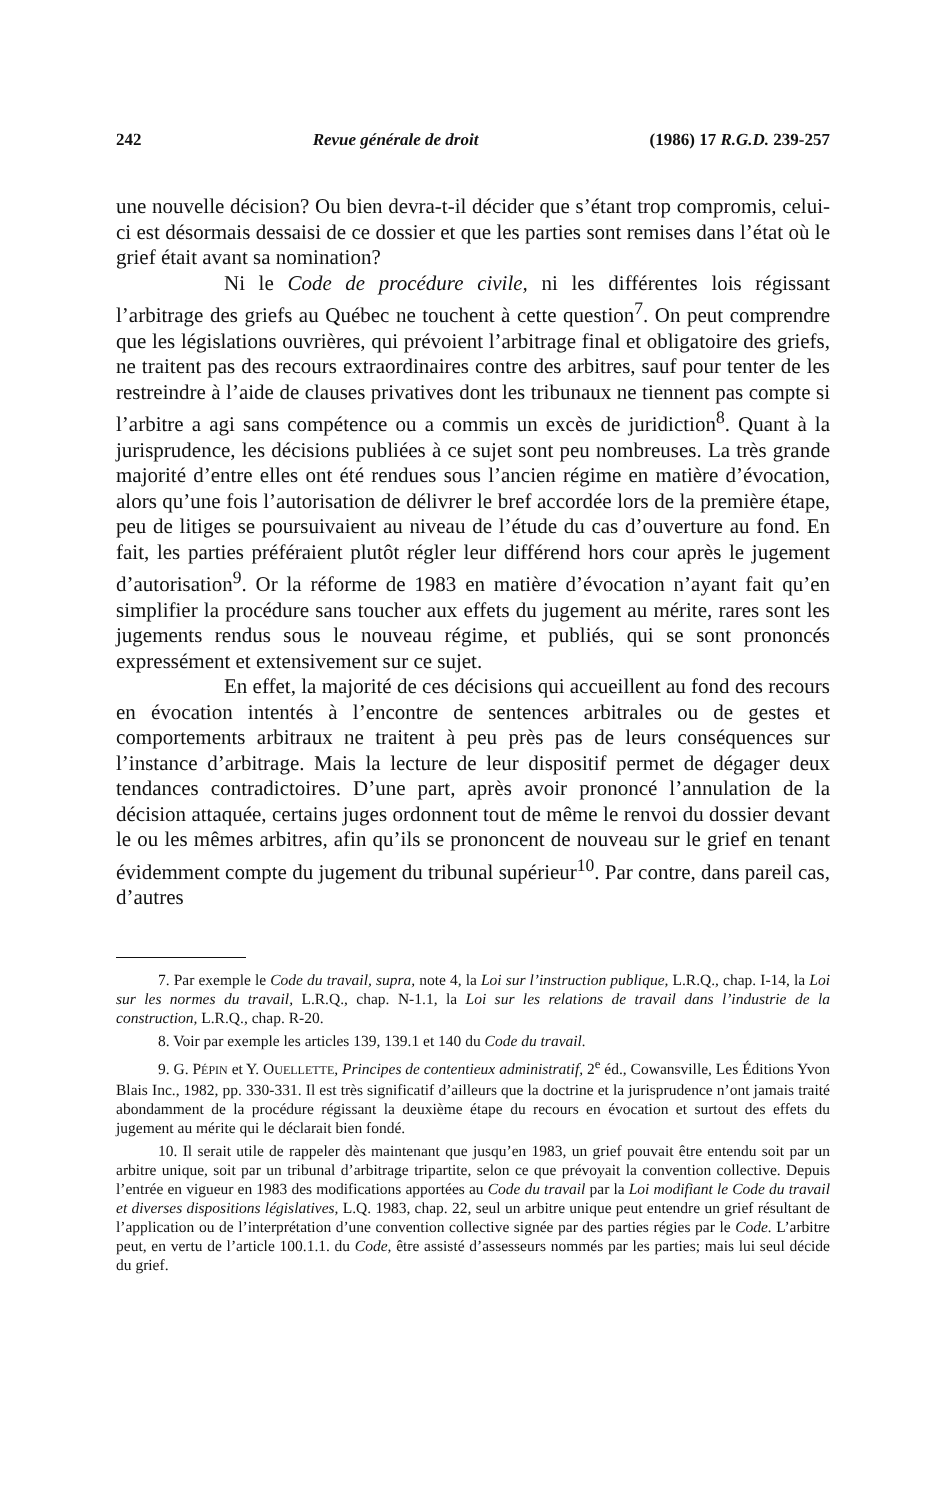242 Revue générale de droit (1986) 17 R.G.D. 239-257
une nouvelle décision? Ou bien devra-t-il décider que s’étant trop compromis, celui-ci est désormais dessaisi de ce dossier et que les parties sont remises dans l’état où le grief était avant sa nomination?
Ni le Code de procédure civile, ni les différentes lois régissant l’arbitrage des griefs au Québec ne touchent à cette question<sup>7</sup>. On peut comprendre que les législations ouvrières, qui prévoient l’arbitrage final et obligatoire des griefs, ne traitent pas des recours extraordinaires contre des arbitres, sauf pour tenter de les restreindre à l’aide de clauses privatives dont les tribunaux ne tiennent pas compte si l’arbitre a agi sans compétence ou a commis un excès de juridiction<sup>8</sup>. Quant à la jurisprudence, les décisions publiées à ce sujet sont peu nombreuses. La très grande majorité d’entre elles ont été rendues sous l’ancien régime en matière d’évocation, alors qu’une fois l’autorisation de délivrer le bref accordée lors de la première étape, peu de litiges se poursuivaient au niveau de l’étude du cas d’ouverture au fond. En fait, les parties préféraient plutôt régler leur différend hors cour après le jugement d’autorisation<sup>9</sup>. Or la réforme de 1983 en matière d’évocation n’ayant fait qu’en simplifier la procédure sans toucher aux effets du jugement au mérite, rares sont les jugements rendus sous le nouveau régime, et publiés, qui se sont prononcés expressément et extensivement sur ce sujet.
En effet, la majorité de ces décisions qui accueillent au fond des recours en évocation intentés à l’encontre de sentences arbitrales ou de gestes et comportements arbitraux ne traitent à peu près pas de leurs conséquences sur l’instance d’arbitrage. Mais la lecture de leur dispositif permet de dégager deux tendances contradictoires. D’une part, après avoir prononcé l’annulation de la décision attaquée, certains juges ordonnent tout de même le renvoi du dossier devant le ou les mêmes arbitres, afin qu’ils se prononcent de nouveau sur le grief en tenant évidemment compte du jugement du tribunal supérieur<sup>10</sup>. Par contre, dans pareil cas, d’autres
7. Par exemple le Code du travail, supra, note 4, la Loi sur l’instruction publique, L.R.Q., chap. I-14, la Loi sur les normes du travail, L.R.Q., chap. N-1.1, la Loi sur les relations de travail dans l’industrie de la construction, L.R.Q., chap. R-20.
8. Voir par exemple les articles 139, 139.1 et 140 du Code du travail.
9. G. PÉPIN et Y. OUELLETTE, Principes de contentieux administratif, 2<sup>e</sup> éd., Cowansville, Les Éditions Yvon Blais Inc., 1982, pp. 330-331. Il est très significatif d’ailleurs que la doctrine et la jurisprudence n’ont jamais traité abondamment de la procédure régissant la deuxième étape du recours en évocation et surtout des effets du jugement au mérite qui le déclarait bien fondé.
10. Il serait utile de rappeler dès maintenant que jusqu’en 1983, un grief pouvait être entendu soit par un arbitre unique, soit par un tribunal d’arbitrage tripartite, selon ce que prévoyait la convention collective. Depuis l’entrée en vigueur en 1983 des modifications apportées au Code du travail par la Loi modifiant le Code du travail et diverses dispositions législatives, L.Q. 1983, chap. 22, seul un arbitre unique peut entendre un grief résultant de l’application ou de l’interprétation d’une convention collective signée par des parties régies par le Code. L’arbitre peut, en vertu de l’article 100.1.1. du Code, être assisté d’assesseurs nommés par les parties; mais lui seul décide du grief.